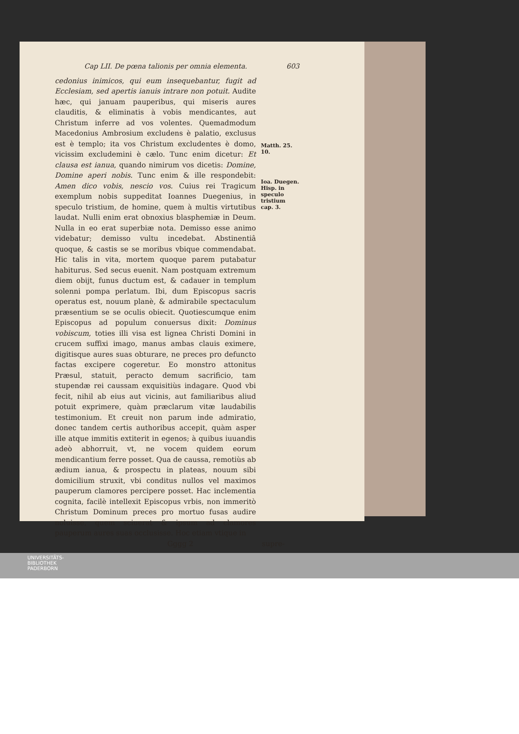Cap LII. De pœna talionis per omnia elementa. 603
cedonius inimicos, qui eum insequebantur, fugit ad Ecclesiam, sed apertis ianuis intrare non potuit. Audite hæc, qui januam pauperibus, qui miseris aures clauditis, & eliminatis à vobis mendicantes, aut Christum inferre ad vos volentes. Quemadmodum Macedonius Ambrosium excludens è palatio, exclusus est è templo; ita vos Christum excludentes è domo, vicissim excludemini è cælo. Tunc enim dicetur: Et clausa est ianua, quando nimirum vos dicetis: Domine, Domine aperi nobis. Tunc enim & ille respondebit: Amen dico vobis, nescio vos. Cuius rei Tragicum exemplum nobis suppeditat Ioannes Duegenius, in speculo tristium, de homine, quem à multis virtutibus laudat. Nulli enim erat obnoxius blasphemiæ in Deum. Nulla in eo erat superbiæ nota. Demisso esse animo videbatur; demisso vultu incedebat. Abstinentiâ quoque, & castis se se moribus vbique commendabat. Hic talis in vita, mortem quoque parem putabatur habiturus. Sed secus euenit. Nam postquam extremum diem obijt, funus ductum est, & cadauer in templum solenni pompa perlatum. Ibi, dum Episcopus sacris operatus est, nouum planè, & admirabile spectaculum præsentium se se oculis obiecit. Quotiescumque enim Episcopus ad populum conuersus dixit: Dominus vobiscum, toties illi visa est lignea Christi Domini in crucem suffixi imago, manus ambas clauis eximere, digitisque aures suas obturare, ne preces pro defuncto factas excipere cogeretur. Eo monstro attonitus Præsul, statuit, peracto demum sacrificio, tam stupendæ rei caussam exquisitiùs indagare. Quod vbi fecit, nihil ab eius aut vicinis, aut familiaribus aliud potuit exprimere, quàm præclarum vitæ laudabilis testimonium. Et creuit non parum inde admiratio, donec tandem certis authoribus accepit, quàm asper ille atque immitis extiterit in egenos; à quibus iuuandis adeò abhorruit, vt, ne vocem quidem eorum mendicantium ferre posset. Qua de caussa, remotiùs ab ædium ianua, & prospectu in plateas, nouum sibi domicilium struxit, vbi conditus nullos vel maximos pauperum clamores percipere posset. Hac inclementia cognita, facilè intellexit Episcopus vrbis, non immeritò Christum Dominum preces pro mortuo fusas audire noluisse, quem sciuerat & ipsum ad clamores pauperum aures suas occlusisse. Hoc etiam vtique in
Matth. 25. 10.
Ioa. Duegen. Hisp. in speculo tristium cap. 3.
Gggg 2 supre-
UNIVERSITÄTS-
BIBLIOTHEK
PADERBORN